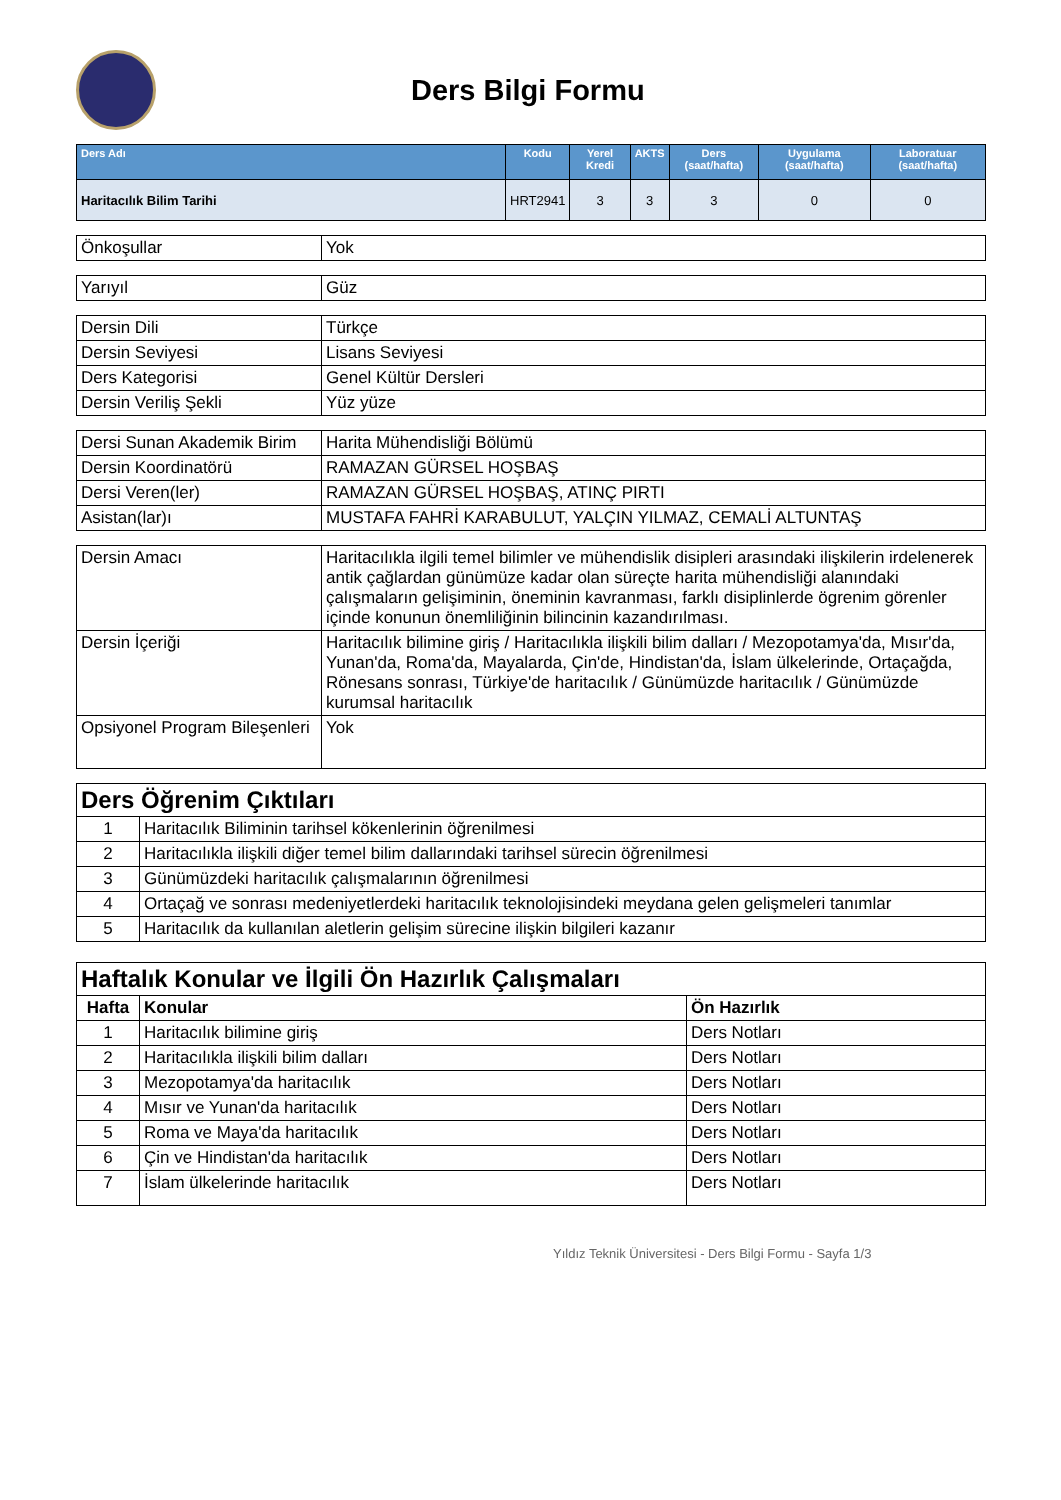Ders Bilgi Formu
| Ders Adı | Kodu | Yerel Kredi | AKTS | Ders (saat/hafta) | Uygulama (saat/hafta) | Laboratuar (saat/hafta) |
| --- | --- | --- | --- | --- | --- | --- |
| Haritacılık Bilim Tarihi | HRT2941 | 3 | 3 | 3 | 0 | 0 |
| Önkoşullar | Yok |
| Yarıyıl | Güz |
| Dersin Dili | Türkçe |
| Dersin Seviyesi | Lisans Seviyesi |
| Ders Kategorisi | Genel Kültür Dersleri |
| Dersin Veriliş Şekli | Yüz yüze |
| Dersi Sunan Akademik Birim | Harita Mühendisliği Bölümü |
| Dersin Koordinatörü | RAMAZAN GÜRSEL HOŞBAŞ |
| Dersi Veren(ler) | RAMAZAN GÜRSEL HOŞBAŞ, ATINÇ PIRTI |
| Asistan(lar)ı | MUSTAFA FAHRİ KARABULUT, YALÇIN YILMAZ, CEMALİ ALTUNTAŞ |
| Dersin Amacı | Haritacılıkla ilgili temel bilimler ve mühendislik disipleri arasındaki ilişkilerin irdelenerek antik çağlardan günümüze kadar olan süreçte harita mühendisliği alanındaki çalışmaların gelişiminin, öneminin kavranması, farklı disiplinlerde ögrenim görenler içinde konunun önemliliğinin bilincinin kazandırılması. |
| Dersin İçeriği | Haritacılık bilimine giriş / Haritacılıkla ilişkili bilim dalları / Mezopotamya'da, Mısır'da, Yunan'da, Roma'da, Mayalarda, Çin'de, Hindistan'da, İslam ülkelerinde, Ortaçağda, Rönesans sonrası, Türkiye'de haritacılık / Günümüzde haritacılık / Günümüzde kurumsal haritacılık |
| Opsiyonel Program Bileşenleri | Yok |
| Ders Öğrenim Çıktıları | |
| 1 | Haritacılık Biliminin tarihsel kökenlerinin öğrenilmesi |
| 2 | Haritacılıkla ilişkili diğer temel bilim dallarındaki tarihsel sürecin öğrenilmesi |
| 3 | Günümüzdeki haritacılık çalışmalarının öğrenilmesi |
| 4 | Ortaçağ ve sonrası medeniyetlerdeki haritacılık teknolojisindeki meydana gelen gelişmeleri tanımlar |
| 5 | Haritacılık da kullanılan aletlerin gelişim sürecine ilişkin bilgileri kazanır |
| Haftalık Konular ve İlgili Ön Hazırlık Çalışmaları | | |
| Hafta | Konular | Ön Hazırlık |
| 1 | Haritacılık bilimine giriş | Ders Notları |
| 2 | Haritacılıkla ilişkili bilim dalları | Ders Notları |
| 3 | Mezopotamya'da haritacılık | Ders Notları |
| 4 | Mısır ve Yunan'da haritacılık | Ders Notları |
| 5 | Roma ve Maya'da haritacılık | Ders Notları |
| 6 | Çin ve Hindistan'da haritacılık | Ders Notları |
| 7 | İslam ülkelerinde haritacılık | Ders Notları |
Yıldız Teknik Üniversitesi - Ders Bilgi Formu - Sayfa 1/3